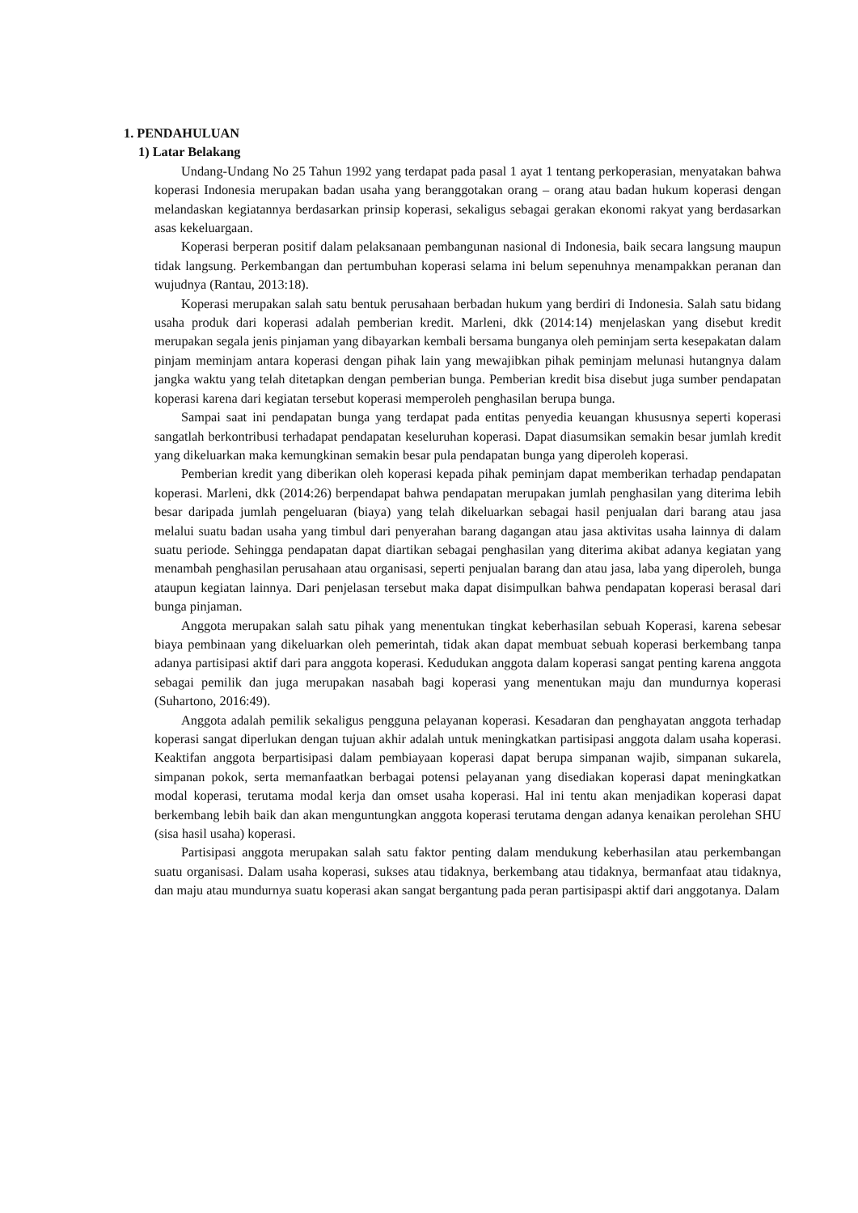1. PENDAHULUAN
1) Latar Belakang
Undang-Undang No 25 Tahun 1992 yang terdapat pada pasal 1 ayat 1 tentang perkoperasian, menyatakan bahwa koperasi Indonesia merupakan badan usaha yang beranggotakan orang – orang atau badan hukum koperasi dengan melandaskan kegiatannya berdasarkan prinsip koperasi, sekaligus sebagai gerakan ekonomi rakyat yang berdasarkan asas kekeluargaan.
Koperasi berperan positif dalam pelaksanaan pembangunan nasional di Indonesia, baik secara langsung maupun tidak langsung. Perkembangan dan pertumbuhan koperasi selama ini belum sepenuhnya menampakkan peranan dan wujudnya (Rantau, 2013:18).
Koperasi merupakan salah satu bentuk perusahaan berbadan hukum yang berdiri di Indonesia. Salah satu bidang usaha produk dari koperasi adalah pemberian kredit. Marleni, dkk (2014:14) menjelaskan yang disebut kredit merupakan segala jenis pinjaman yang dibayarkan kembali bersama bunganya oleh peminjam serta kesepakatan dalam pinjam meminjam antara koperasi dengan pihak lain yang mewajibkan pihak peminjam melunasi hutangnya dalam jangka waktu yang telah ditetapkan dengan pemberian bunga. Pemberian kredit bisa disebut juga sumber pendapatan koperasi karena dari kegiatan tersebut koperasi memperoleh penghasilan berupa bunga.
Sampai saat ini pendapatan bunga yang terdapat pada entitas penyedia keuangan khususnya seperti koperasi sangatlah berkontribusi terhadapat pendapatan keseluruhan koperasi. Dapat diasumsikan semakin besar jumlah kredit yang dikeluarkan maka kemungkinan semakin besar pula pendapatan bunga yang diperoleh koperasi.
Pemberian kredit yang diberikan oleh koperasi kepada pihak peminjam dapat memberikan terhadap pendapatan koperasi. Marleni, dkk (2014:26) berpendapat bahwa pendapatan merupakan jumlah penghasilan yang diterima lebih besar daripada jumlah pengeluaran (biaya) yang telah dikeluarkan sebagai hasil penjualan dari barang atau jasa melalui suatu badan usaha yang timbul dari penyerahan barang dagangan atau jasa aktivitas usaha lainnya di dalam suatu periode. Sehingga pendapatan dapat diartikan sebagai penghasilan yang diterima akibat adanya kegiatan yang menambah penghasilan perusahaan atau organisasi, seperti penjualan barang dan atau jasa, laba yang diperoleh, bunga ataupun kegiatan lainnya. Dari penjelasan tersebut maka dapat disimpulkan bahwa pendapatan koperasi berasal dari bunga pinjaman.
Anggota merupakan salah satu pihak yang menentukan tingkat keberhasilan sebuah Koperasi, karena sebesar biaya pembinaan yang dikeluarkan oleh pemerintah, tidak akan dapat membuat sebuah koperasi berkembang tanpa adanya partisipasi aktif dari para anggota koperasi. Kedudukan anggota dalam koperasi sangat penting karena anggota sebagai pemilik dan juga merupakan nasabah bagi koperasi yang menentukan maju dan mundurnya koperasi (Suhartono, 2016:49).
Anggota adalah pemilik sekaligus pengguna pelayanan koperasi. Kesadaran dan penghayatan anggota terhadap koperasi sangat diperlukan dengan tujuan akhir adalah untuk meningkatkan partisipasi anggota dalam usaha koperasi. Keaktifan anggota berpartisipasi dalam pembiayaan koperasi dapat berupa simpanan wajib, simpanan sukarela, simpanan pokok, serta memanfaatkan berbagai potensi pelayanan yang disediakan koperasi dapat meningkatkan modal koperasi, terutama modal kerja dan omset usaha koperasi. Hal ini tentu akan menjadikan koperasi dapat berkembang lebih baik dan akan menguntungkan anggota koperasi terutama dengan adanya kenaikan perolehan SHU (sisa hasil usaha) koperasi.
Partisipasi anggota merupakan salah satu faktor penting dalam mendukung keberhasilan atau perkembangan suatu organisasi. Dalam usaha koperasi, sukses atau tidaknya, berkembang atau tidaknya, bermanfaat atau tidaknya, dan maju atau mundurnya suatu koperasi akan sangat bergantung pada peran partisipaspi aktif dari anggotanya. Dalam